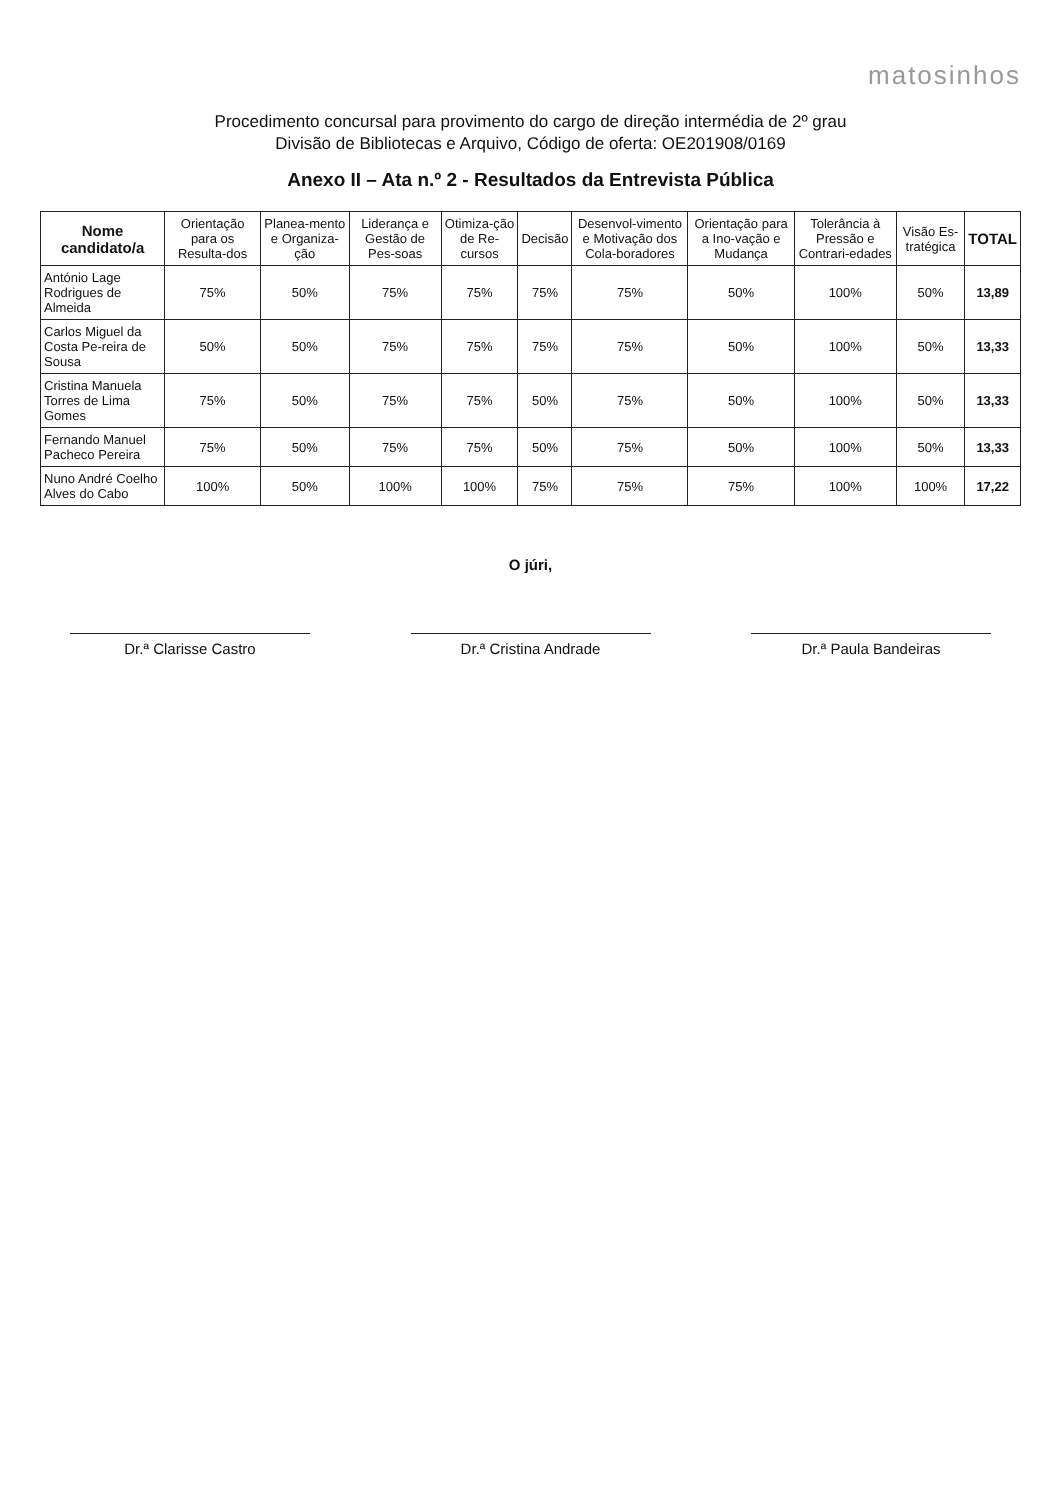matosinhos
Procedimento concursal para provimento do cargo de direção intermédia de 2º grau
Divisão de Bibliotecas e Arquivo, Código de oferta: OE201908/0169
Anexo II – Ata n.º 2 - Resultados da Entrevista Pública
| Nome candidato/a | Orientação para os Resulta-dos | Planea-mento e Organiza-ção | Liderança e Gestão de Pes-soas | Otimiza-ção de Re-cursos | Decisão | Desenvol-vimento e Motivação dos Cola-boradores | Orientação para a Ino-vação e Mudança | Tolerância à Pressão e Contrari-edades | Visão Es-tratégica | TOTAL |
| --- | --- | --- | --- | --- | --- | --- | --- | --- | --- | --- |
| António Lage Rodrigues de Almeida | 75% | 50% | 75% | 75% | 75% | 75% | 50% | 100% | 50% | 13,89 |
| Carlos Miguel da Costa Pe-reira de Sousa | 50% | 50% | 75% | 75% | 75% | 75% | 50% | 100% | 50% | 13,33 |
| Cristina Manuela Torres de Lima Gomes | 75% | 50% | 75% | 75% | 50% | 75% | 50% | 100% | 50% | 13,33 |
| Fernando Manuel Pacheco Pereira | 75% | 50% | 75% | 75% | 50% | 75% | 50% | 100% | 50% | 13,33 |
| Nuno André Coelho Alves do Cabo | 100% | 50% | 100% | 100% | 75% | 75% | 75% | 100% | 100% | 17,22 |
O júri,
Dr.ª Clarisse Castro Dr.ª Cristina Andrade Dr.ª Paula Bandeiras